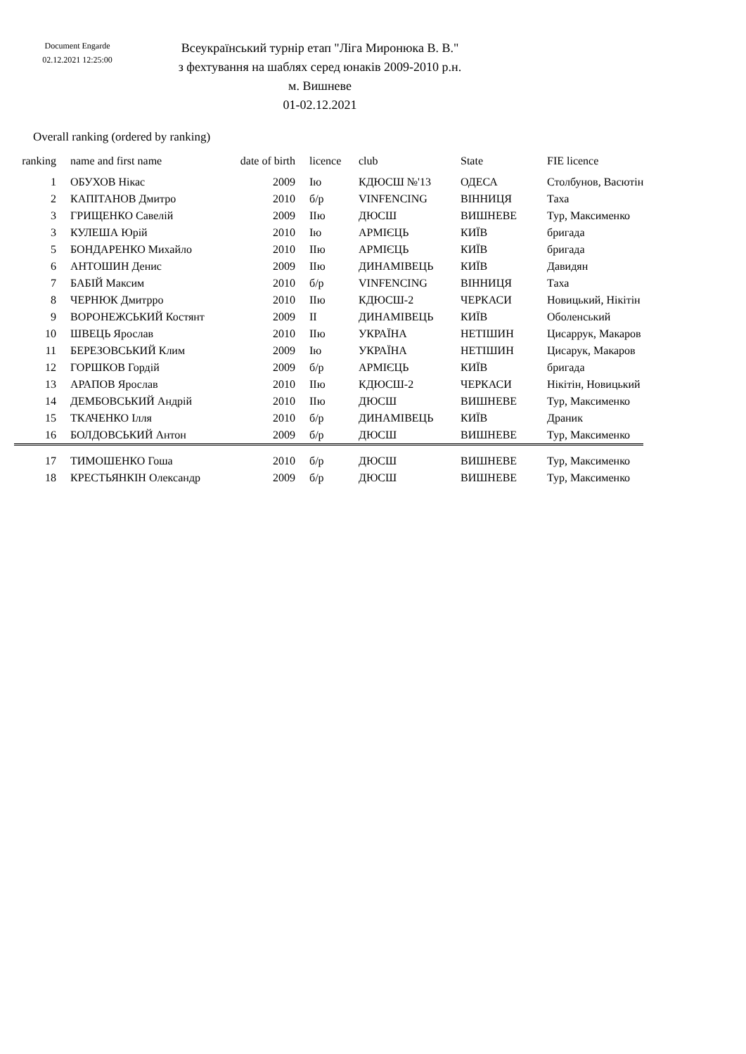Document Engarde
02.12.2021 12:25:00
Всеукраїнський турнір етап "Ліга Миронюка В. В."
з фехтування на шаблях серед юнаків 2009-2010 р.н.
м. Вишневе
01-02.12.2021
Overall ranking (ordered by ranking)
| ranking | | name and first name | date of birth | | licence | club | State | FIE licence |
| --- | --- | --- | --- | --- | --- | --- | --- | --- |
| 1 | | ОБУХОВ Нікас | 2009 | | Ію | КДЮСШ №'13 | ОДЕСА | Столбунов, Васютін |
| 2 | | КАПІТАНОВ Дмитро | 2010 | | б/р | VINFENCING | ВІННИЦЯ | Таха |
| 3 | | ГРИЩЕНКО Савелій | 2009 | | ІІю | ДЮСШ | ВИШНЕВЕ | Тур, Максименко |
| 3 | | КУЛЕША Юрій | 2010 | | Ію | АРМІЄЦЬ | КИЇВ | бригада |
| 5 | | БОНДАРЕНКО Михайло | 2010 | | ІІю | АРМІЄЦЬ | КИЇВ | бригада |
| 6 | | АНТОШИН Денис | 2009 | | ІІю | ДИНАМІВЕЦЬ | КИЇВ | Давидян |
| 7 | | БАБІЙ Максим | 2010 | | б/р | VINFENCING | ВІННИЦЯ | Таха |
| 8 | | ЧЕРНЮК Дмитрро | 2010 | | ІІю | КДЮСШ-2 | ЧЕРКАСИ | Новицький, Нікітін |
| 9 | | ВОРОНЕЖСЬКИЙ Костянт | 2009 | | ІІ | ДИНАМІВЕЦЬ | КИЇВ | Оболенський |
| 10 | | ШВЕЦЬ Ярослав | 2010 | | ІІю | УКРАЇНА | НЕТІШИН | Цисаррук, Макаров |
| 11 | | БЕРЕЗОВСЬКИЙ Клим | 2009 | | Ію | УКРАЇНА | НЕТІШИН | Цисарук, Макаров |
| 12 | | ГОРШКОВ Гордій | 2009 | | б/р | АРМІЄЦЬ | КИЇВ | бригада |
| 13 | | АРАПОВ Ярослав | 2010 | | ІІю | КДЮСШ-2 | ЧЕРКАСИ | Нікітін, Новицький |
| 14 | | ДЕМБОВСЬКИЙ Андрій | 2010 | | ІІю | ДЮСШ | ВИШНЕВЕ | Тур, Максименко |
| 15 | | ТКАЧЕНКО Ілля | 2010 | | б/р | ДИНАМІВЕЦЬ | КИЇВ | Драник |
| 16 | | БОЛДОВСЬКИЙ Антон | 2009 | | б/р | ДЮСШ | ВИШНЕВЕ | Тур, Максименко |
| 17 | | ТИМОШЕНКО Гоша | 2010 | | б/р | ДЮСШ | ВИШНЕВЕ | Тур, Максименко |
| 18 | | КРЕСТЬЯНКІН Олександр | 2009 | | б/р | ДЮСШ | ВИШНЕВЕ | Тур, Максименко |